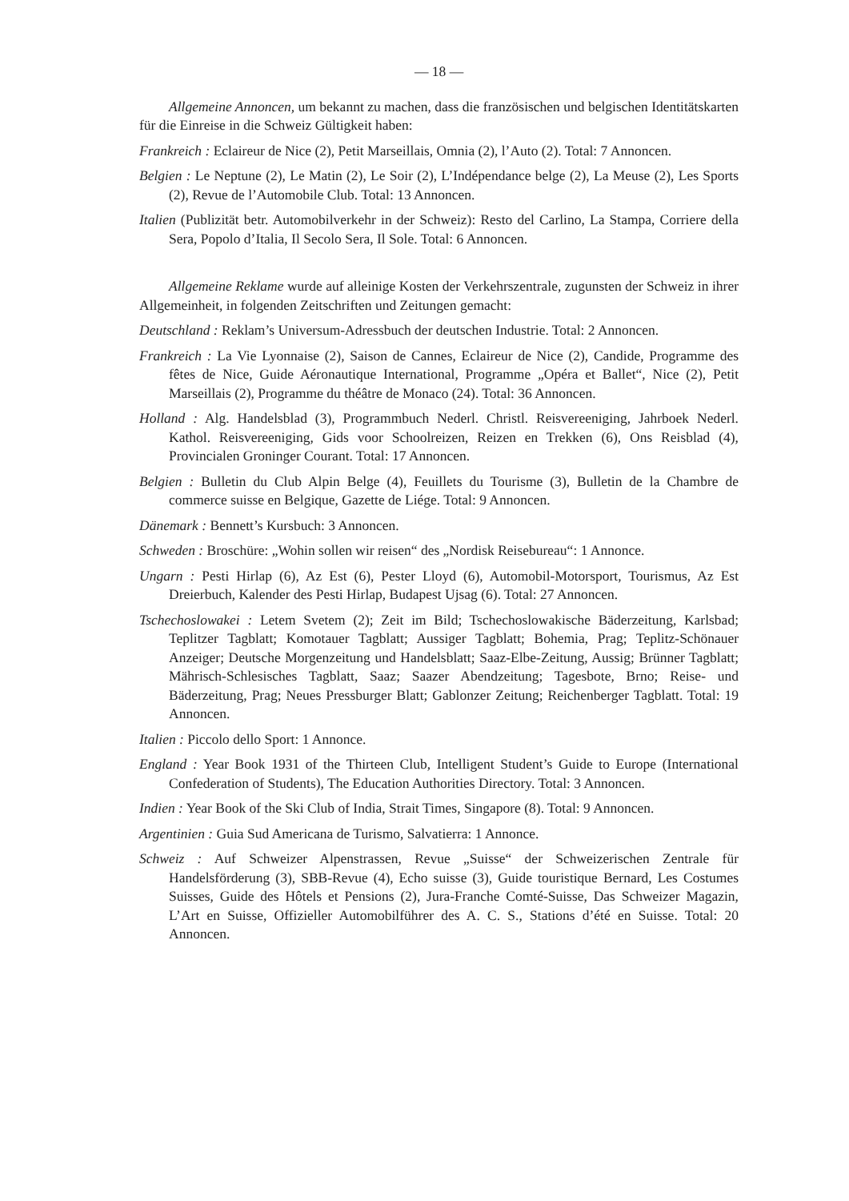— 18 —
Allgemeine Annoncen, um bekannt zu machen, dass die französischen und belgischen Identitätskarten für die Einreise in die Schweiz Gültigkeit haben:
Frankreich : Eclaireur de Nice (2), Petit Marseillais, Omnia (2), l’Auto (2). Total: 7 Annoncen.
Belgien : Le Neptune (2), Le Matin (2), Le Soir (2), L’Indépendance belge (2), La Meuse (2), Les Sports (2), Revue de l’Automobile Club. Total: 13 Annoncen.
Italien (Publizität betr. Automobilverkehr in der Schweiz): Resto del Carlino, La Stampa, Corriere della Sera, Popolo d’Italia, Il Secolo Sera, Il Sole. Total: 6 Annoncen.
Allgemeine Reklame wurde auf alleinige Kosten der Verkehrszentrale, zugunsten der Schweiz in ihrer Allgemeinheit, in folgenden Zeitschriften und Zeitungen gemacht:
Deutschland : Reklam’s Universum-Adressbuch der deutschen Industrie. Total: 2 Annoncen.
Frankreich : La Vie Lyonnaise (2), Saison de Cannes, Eclaireur de Nice (2), Candide, Programme des fêtes de Nice, Guide Aéronautique International, Programme „Opéra et Ballet“, Nice (2), Petit Marseillais (2), Programme du théâtre de Monaco (24). Total: 36 Annoncen.
Holland : Alg. Handelsblad (3), Programmbuch Nederl. Christl. Reisvereeniging, Jahrboek Nederl. Kathol. Reisvereeniging, Gids voor Schoolreizen, Reizen en Trekken (6), Ons Reisblad (4), Provincialen Groninger Courant. Total: 17 Annoncen.
Belgien : Bulletin du Club Alpin Belge (4), Feuillets du Tourisme (3), Bulletin de la Chambre de commerce suisse en Belgique, Gazette de Liége. Total: 9 Annoncen.
Dänemark : Bennett’s Kursbuch: 3 Annoncen.
Schweden : Broschüre: „Wohin sollen wir reisen“ des „Nordisk Reisebureau“: 1 Annonce.
Ungarn : Pesti Hirlap (6), Az Est (6), Pester Lloyd (6), Automobil-Motorsport, Tourismus, Az Est Dreierbuch, Kalender des Pesti Hirlap, Budapest Ujsag (6). Total: 27 Annoncen.
Tschechoslowakei : Letem Svetem (2); Zeit im Bild; Tschechoslowakische Bäderzeitung, Karlsbad; Teplitzer Tagblatt; Komotauer Tagblatt; Aussiger Tagblatt; Bohemia, Prag; Teplitz-Schönauer Anzeiger; Deutsche Morgenzeitung und Handelsblatt; Saaz-Elbe-Zeitung, Aussig; Brünner Tagblatt; Mährisch-Schlesisches Tagblatt, Saaz; Saazer Abendzeitung; Tagesbote, Brno; Reise- und Bäderzeitung, Prag; Neues Pressburger Blatt; Gablonzer Zeitung; Reichenberger Tagblatt. Total: 19 Annoncen.
Italien : Piccolo dello Sport: 1 Annonce.
England : Year Book 1931 of the Thirteen Club, Intelligent Student’s Guide to Europe (International Confederation of Students), The Education Authorities Directory. Total: 3 Annoncen.
Indien : Year Book of the Ski Club of India, Strait Times, Singapore (8). Total: 9 Annoncen.
Argentinien : Guia Sud Americana de Turismo, Salvatierra: 1 Annonce.
Schweiz : Auf Schweizer Alpenstrassen, Revue „Suisse“ der Schweizerischen Zentrale für Handelsförderung (3), SBB-Revue (4), Echo suisse (3), Guide touristique Bernard, Les Costumes Suisses, Guide des Hôtels et Pensions (2), Jura-Franche Comté-Suisse, Das Schweizer Magazin, L’Art en Suisse, Offizieller Automobilführer des A. C. S., Stations d’été en Suisse. Total: 20 Annoncen.